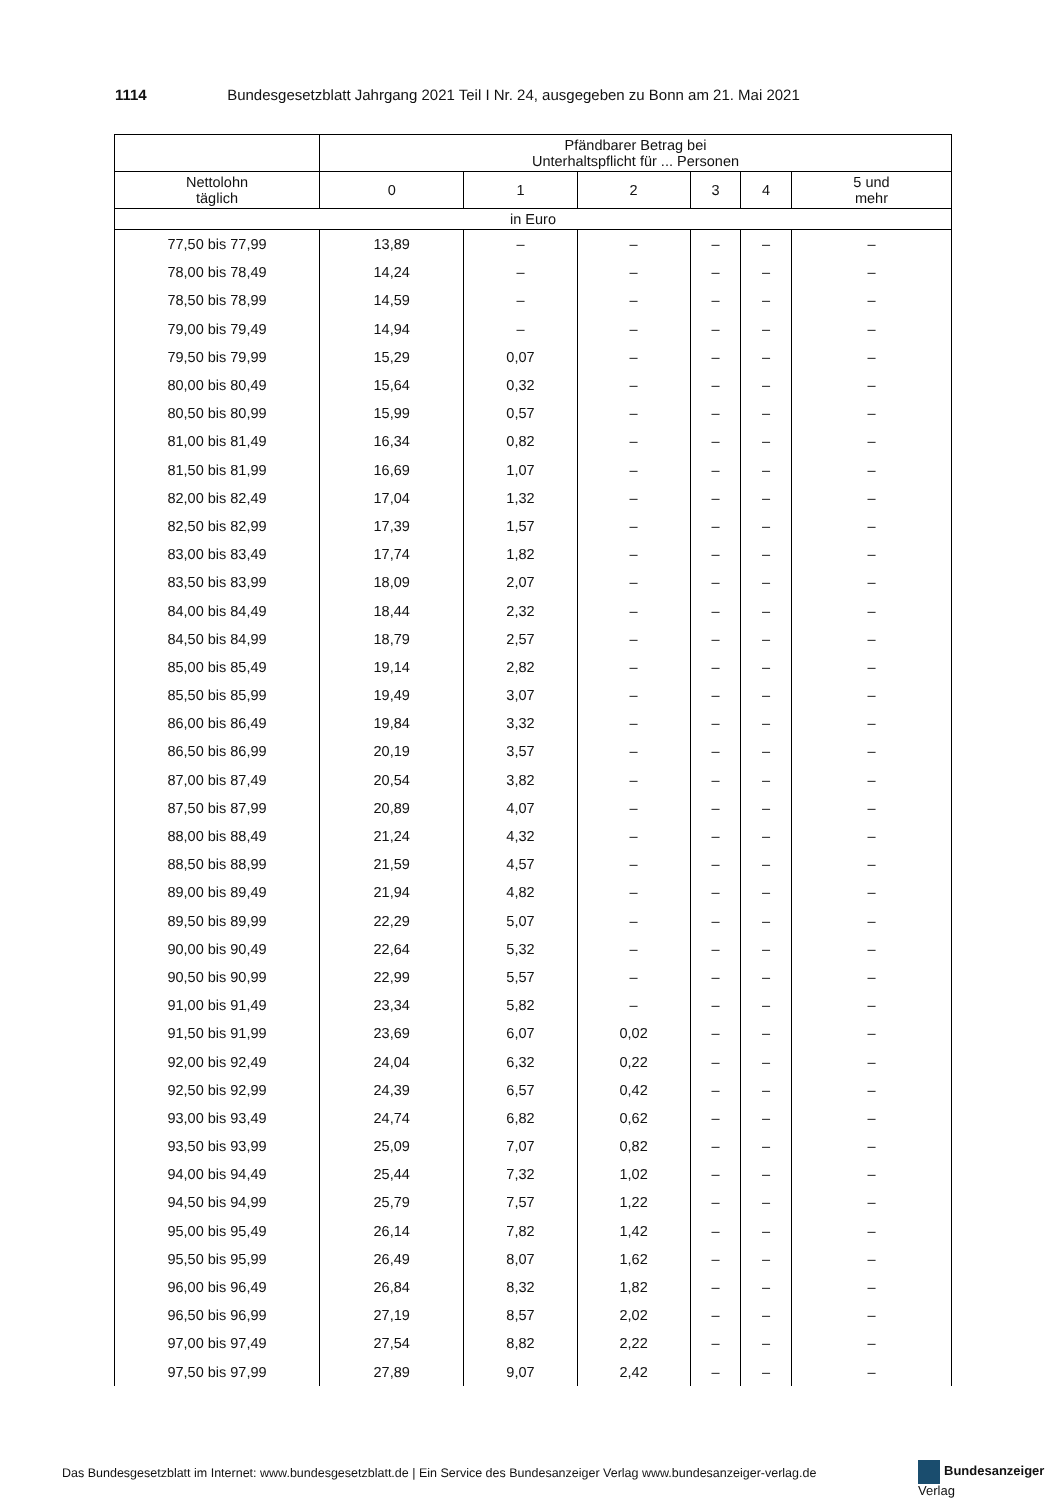1114 Bundesgesetzblatt Jahrgang 2021 Teil I Nr. 24, ausgegeben zu Bonn am 21. Mai 2021
| | Pfändbarer Betrag bei Unterhaltspflicht für ... Personen | | | | | |
| --- | --- | --- | --- | --- | --- | --- |
| Nettolohn täglich | 0 | 1 | 2 | 3 | 4 | 5 und mehr |
| in Euro | | | | | | |
| 77,50 bis 77,99 | 13,89 | – | – | – | – | – |
| 78,00 bis 78,49 | 14,24 | – | – | – | – | – |
| 78,50 bis 78,99 | 14,59 | – | – | – | – | – |
| 79,00 bis 79,49 | 14,94 | – | – | – | – | – |
| 79,50 bis 79,99 | 15,29 | 0,07 | – | – | – | – |
| 80,00 bis 80,49 | 15,64 | 0,32 | – | – | – | – |
| 80,50 bis 80,99 | 15,99 | 0,57 | – | – | – | – |
| 81,00 bis 81,49 | 16,34 | 0,82 | – | – | – | – |
| 81,50 bis 81,99 | 16,69 | 1,07 | – | – | – | – |
| 82,00 bis 82,49 | 17,04 | 1,32 | – | – | – | – |
| 82,50 bis 82,99 | 17,39 | 1,57 | – | – | – | – |
| 83,00 bis 83,49 | 17,74 | 1,82 | – | – | – | – |
| 83,50 bis 83,99 | 18,09 | 2,07 | – | – | – | – |
| 84,00 bis 84,49 | 18,44 | 2,32 | – | – | – | – |
| 84,50 bis 84,99 | 18,79 | 2,57 | – | – | – | – |
| 85,00 bis 85,49 | 19,14 | 2,82 | – | – | – | – |
| 85,50 bis 85,99 | 19,49 | 3,07 | – | – | – | – |
| 86,00 bis 86,49 | 19,84 | 3,32 | – | – | – | – |
| 86,50 bis 86,99 | 20,19 | 3,57 | – | – | – | – |
| 87,00 bis 87,49 | 20,54 | 3,82 | – | – | – | – |
| 87,50 bis 87,99 | 20,89 | 4,07 | – | – | – | – |
| 88,00 bis 88,49 | 21,24 | 4,32 | – | – | – | – |
| 88,50 bis 88,99 | 21,59 | 4,57 | – | – | – | – |
| 89,00 bis 89,49 | 21,94 | 4,82 | – | – | – | – |
| 89,50 bis 89,99 | 22,29 | 5,07 | – | – | – | – |
| 90,00 bis 90,49 | 22,64 | 5,32 | – | – | – | – |
| 90,50 bis 90,99 | 22,99 | 5,57 | – | – | – | – |
| 91,00 bis 91,49 | 23,34 | 5,82 | – | – | – | – |
| 91,50 bis 91,99 | 23,69 | 6,07 | 0,02 | – | – | – |
| 92,00 bis 92,49 | 24,04 | 6,32 | 0,22 | – | – | – |
| 92,50 bis 92,99 | 24,39 | 6,57 | 0,42 | – | – | – |
| 93,00 bis 93,49 | 24,74 | 6,82 | 0,62 | – | – | – |
| 93,50 bis 93,99 | 25,09 | 7,07 | 0,82 | – | – | – |
| 94,00 bis 94,49 | 25,44 | 7,32 | 1,02 | – | – | – |
| 94,50 bis 94,99 | 25,79 | 7,57 | 1,22 | – | – | – |
| 95,00 bis 95,49 | 26,14 | 7,82 | 1,42 | – | – | – |
| 95,50 bis 95,99 | 26,49 | 8,07 | 1,62 | – | – | – |
| 96,00 bis 96,49 | 26,84 | 8,32 | 1,82 | – | – | – |
| 96,50 bis 96,99 | 27,19 | 8,57 | 2,02 | – | – | – |
| 97,00 bis 97,49 | 27,54 | 8,82 | 2,22 | – | – | – |
| 97,50 bis 97,99 | 27,89 | 9,07 | 2,42 | – | – | – |
Das Bundesgesetzblatt im Internet: www.bundesgesetzblatt.de | Ein Service des Bundesanzeiger Verlag www.bundesanzeiger-verlag.de
Bundesanzeiger
Verlag